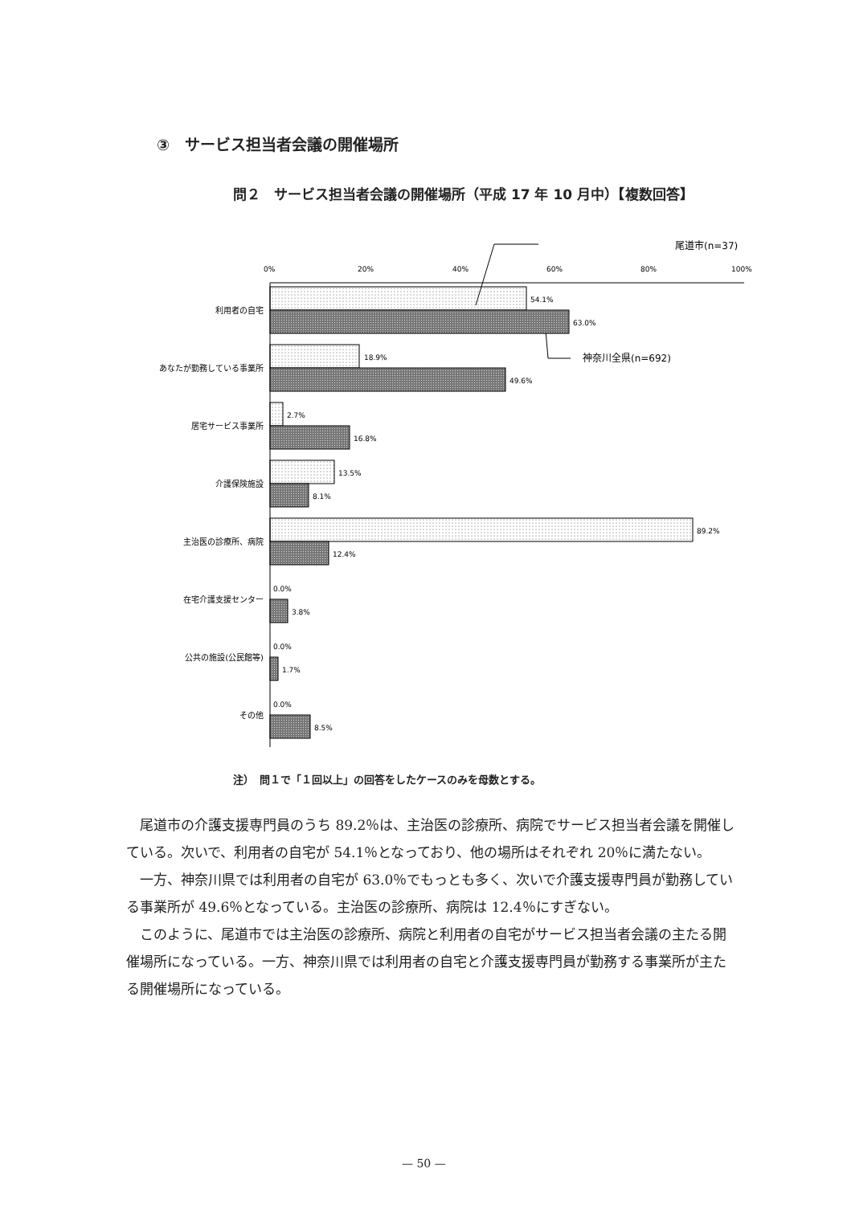③　サービス担当者会議の開催場所
問２　サービス担当者会議の開催場所（平成 17 年 10 月中）【複数回答】
尾道市(n=37)
神奈川全県(n=692)
0%
20%
40%
60%
80%
100%
利用者の自宅
あなたが勤務している事業所
居宅サービス事業所
介護保険施設
主治医の診療所、病院
在宅介護支援センター
公共の施設(公民館等)
その他
54.1%
63.0%
18.9%
49.6%
2.7%
16.8%
13.5%
8.1%
89.2%
12.4%
0.0%
3.8%
0.0%
1.7%
0.0%
8.5%
注）　問１で「１回以上」の回答をしたケースのみを母数とする。
尾道市の介護支援専門員のうち 89.2％は、主治医の診療所、病院でサービス担当者会議を開催している。次いで、利用者の自宅が 54.1％となっており、他の場所はそれぞれ 20％に満たない。
一方、神奈川県では利用者の自宅が 63.0％でもっとも多く、次いで介護支援専門員が勤務している事業所が 49.6％となっている。主治医の診療所、病院は 12.4％にすぎない。
このように、尾道市では主治医の診療所、病院と利用者の自宅がサービス担当者会議の主たる開催場所になっている。一方、神奈川県では利用者の自宅と介護支援専門員が勤務する事業所が主たる開催場所になっている。
— 50 —